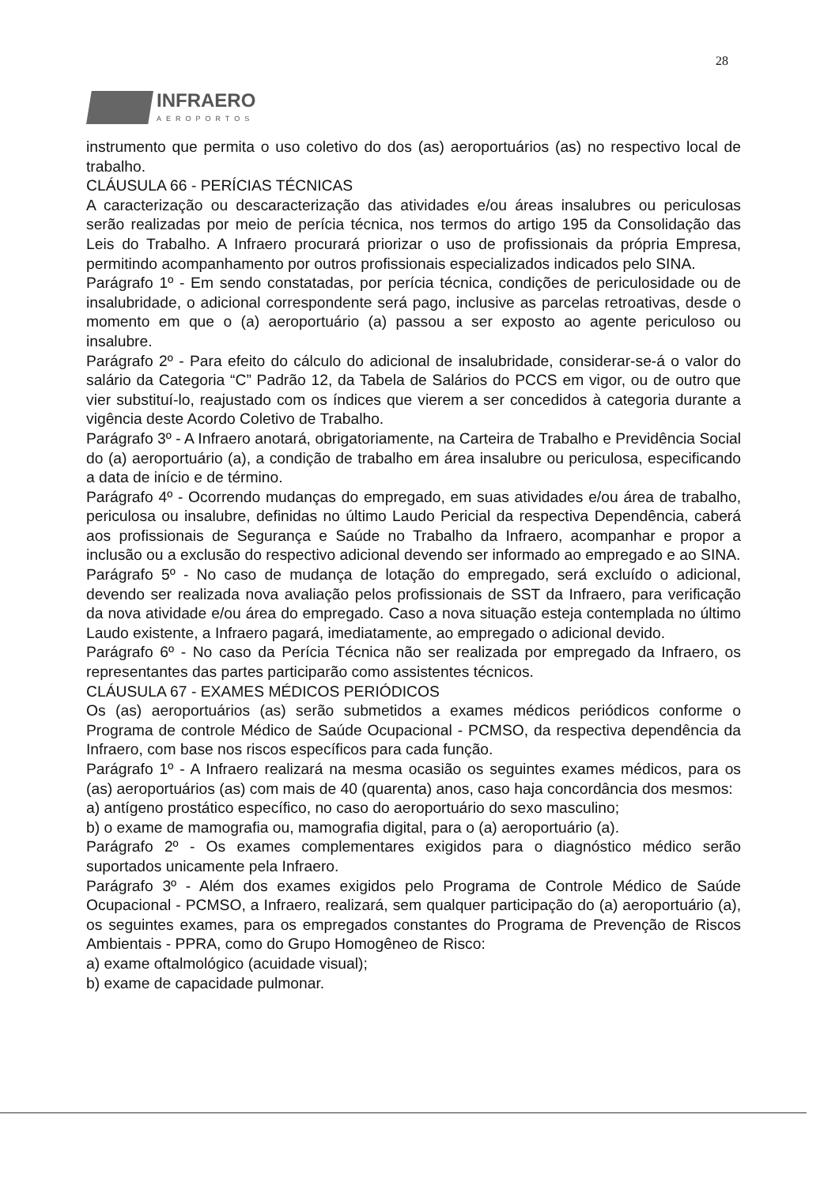28
INFRAERO
AEROPORTOS
instrumento que permita o uso coletivo do dos (as) aeroportuários (as) no respectivo local de trabalho.
CLÁUSULA 66 - PERÍCIAS TÉCNICAS
A caracterização ou descaracterização das atividades e/ou áreas insalubres ou periculosas serão realizadas por meio de perícia técnica, nos termos do artigo 195 da Consolidação das Leis do Trabalho. A Infraero procurará priorizar o uso de profissionais da própria Empresa, permitindo acompanhamento por outros profissionais especializados indicados pelo SINA.
Parágrafo 1º - Em sendo constatadas, por perícia técnica, condições de periculosidade ou de insalubridade, o adicional correspondente será pago, inclusive as parcelas retroativas, desde o momento em que o (a) aeroportuário (a) passou a ser exposto ao agente periculoso ou insalubre.
Parágrafo 2º - Para efeito do cálculo do adicional de insalubridade, considerar-se-á o valor do salário da Categoria “C” Padrão 12, da Tabela de Salários do PCCS em vigor, ou de outro que vier substituí-lo, reajustado com os índices que vierem a ser concedidos à categoria durante a vigência deste Acordo Coletivo de Trabalho.
Parágrafo 3º - A Infraero anotará, obrigatoriamente, na Carteira de Trabalho e Previdência Social do (a) aeroportuário (a), a condição de trabalho em área insalubre ou periculosa, especificando a data de início e de término.
Parágrafo 4º - Ocorrendo mudanças do empregado, em suas atividades e/ou área de trabalho, periculosa ou insalubre, definidas no último Laudo Pericial da respectiva Dependência, caberá aos profissionais de Segurança e Saúde no Trabalho da Infraero, acompanhar e propor a inclusão ou a exclusão do respectivo adicional devendo ser informado ao empregado e ao SINA.
Parágrafo 5º - No caso de mudança de lotação do empregado, será excluído o adicional, devendo ser realizada nova avaliação pelos profissionais de SST da Infraero, para verificação da nova atividade e/ou área do empregado. Caso a nova situação esteja contemplada no último Laudo existente, a Infraero pagará, imediatamente, ao empregado o adicional devido.
Parágrafo 6º - No caso da Perícia Técnica não ser realizada por empregado da Infraero, os representantes das partes participarão como assistentes técnicos.
CLÁUSULA 67 - EXAMES MÉDICOS PERIÓDICOS
Os (as) aeroportuários (as) serão submetidos a exames médicos periódicos conforme o Programa de controle Médico de Saúde Ocupacional - PCMSO, da respectiva dependência da Infraero, com base nos riscos específicos para cada função.
Parágrafo 1º - A Infraero realizará na mesma ocasião os seguintes exames médicos, para os (as) aeroportuários (as) com mais de 40 (quarenta) anos, caso haja concordância dos mesmos:
a) antígeno prostático específico, no caso do aeroportuário do sexo masculino;
b) o exame de mamografia ou, mamografia digital, para o (a) aeroportuário (a).
Parágrafo 2º - Os exames complementares exigidos para o diagnóstico médico serão suportados unicamente pela Infraero.
Parágrafo 3º - Além dos exames exigidos pelo Programa de Controle Médico de Saúde Ocupacional - PCMSO, a Infraero, realizará, sem qualquer participação do (a) aeroportuário (a), os seguintes exames, para os empregados constantes do Programa de Prevenção de Riscos Ambientais - PPRA, como do Grupo Homogêneo de Risco:
a) exame oftalmológico (acuidade visual);
b) exame de capacidade pulmonar.